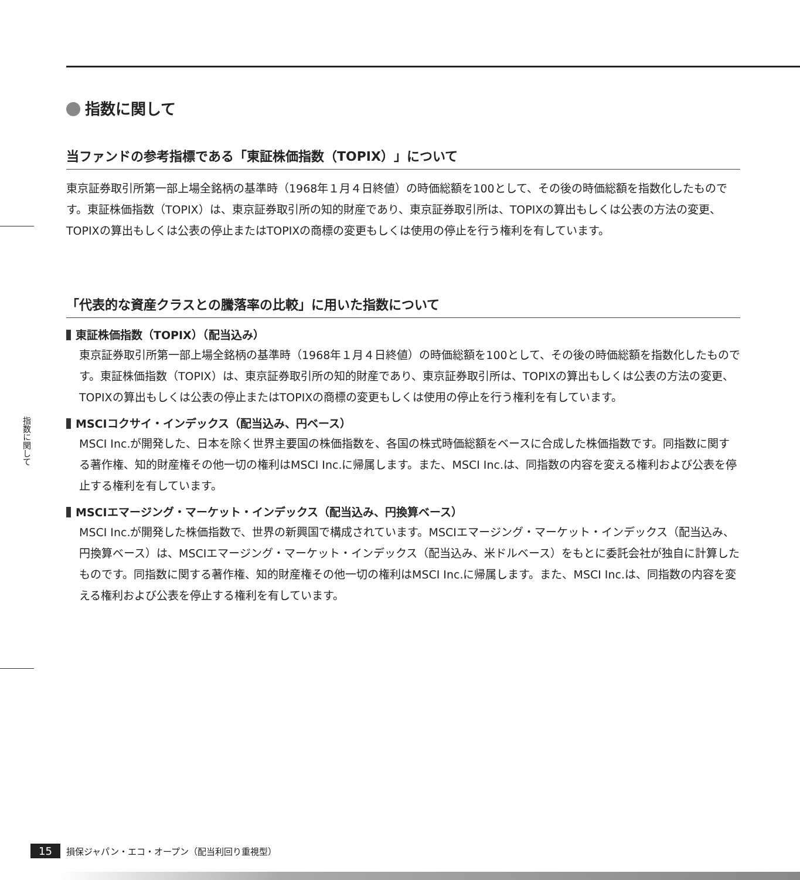指数に関して
指数に関して
当ファンドの参考指標である「東証株価指数（TOPIX）」について
東京証券取引所第一部上場全銘柄の基準時（1968年１月４日終値）の時価総額を100として、その後の時価総額を指数化したものです。東証株価指数（TOPIX）は、東京証券取引所の知的財産であり、東京証券取引所は、TOPIXの算出もしくは公表の方法の変更、TOPIXの算出もしくは公表の停止またはTOPIXの商標の変更もしくは使用の停止を行う権利を有しています。
「代表的な資産クラスとの騰落率の比較」に用いた指数について
東証株価指数（TOPIX）（配当込み）
東京証券取引所第一部上場全銘柄の基準時（1968年１月４日終値）の時価総額を100として、その後の時価総額を指数化したものです。東証株価指数（TOPIX）は、東京証券取引所の知的財産であり、東京証券取引所は、TOPIXの算出もしくは公表の方法の変更、TOPIXの算出もしくは公表の停止またはTOPIXの商標の変更もしくは使用の停止を行う権利を有しています。
MSCIコクサイ・インデックス（配当込み、円ベース）
MSCI Inc.が開発した、日本を除く世界主要国の株価指数を、各国の株式時価総額をベースに合成した株価指数です。同指数に関する著作権、知的財産権その他一切の権利はMSCI Inc.に帰属します。また、MSCI Inc.は、同指数の内容を変える権利および公表を停止する権利を有しています。
MSCIエマージング・マーケット・インデックス（配当込み、円換算ベース）
MSCI Inc.が開発した株価指数で、世界の新興国で構成されています。MSCIエマージング・マーケット・インデックス（配当込み、円換算ベース）は、MSCIエマージング・マーケット・インデックス（配当込み、米ドルベース）をもとに委託会社が独自に計算したものです。同指数に関する著作権、知的財産権その他一切の権利はMSCI Inc.に帰属します。また、MSCI Inc.は、同指数の内容を変える権利および公表を停止する権利を有しています。
15 損保ジャパン・エコ・オープン（配当利回り重視型）